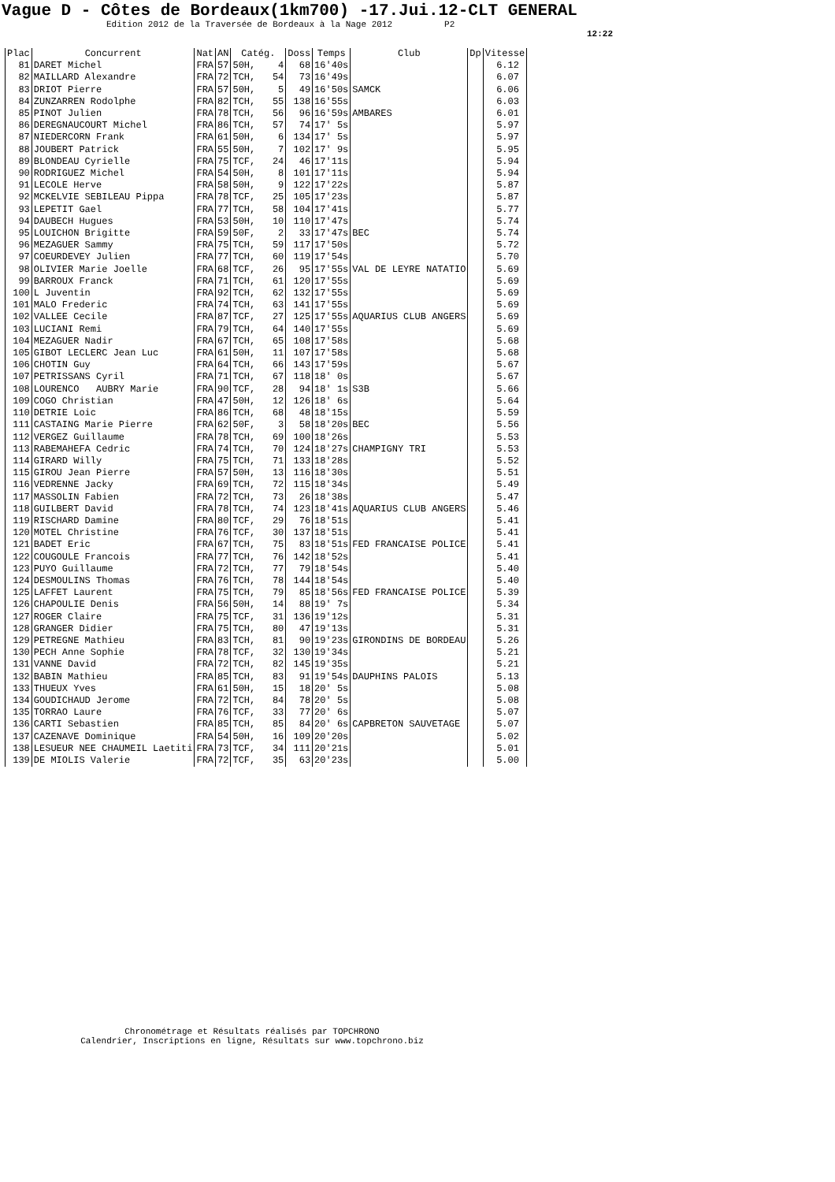Vague D - Côtes de Bordeaux(1km700) -17.Jui.12-CLT GENERAL
Edition 2012 de la Traversée de Bordeaux à la Nage 2012 P2
12:22
| Plac | Concurrent | Nat | AN | Catég. | Doss | Temps | Club | Dp | Vitesse |
| --- | --- | --- | --- | --- | --- | --- | --- | --- | --- |
| 81 | DARET Michel | FRA | 57 | 50H, 4 | 68 | 16'40s | | | 6.12 |
| 82 | MAILLARD Alexandre | FRA | 72 | TCH, 54 | 73 | 16'49s | | | 6.07 |
| 83 | DRIOT Pierre | FRA | 57 | 50H, 5 | 49 | 16'50s | SAMCK | | 6.06 |
| 84 | ZUNZARREN Rodolphe | FRA | 82 | TCH, 55 | 138 | 16'55s | | | 6.03 |
| 85 | PINOT Julien | FRA | 78 | TCH, 56 | 96 | 16'59s | AMBARES | | 6.01 |
| 86 | DEREGNAUCOURT Michel | FRA | 86 | TCH, 57 | 74 | 17' 5s | | | 5.97 |
| 87 | NIEDERCORN Frank | FRA | 61 | 50H, 6 | 134 | 17' 5s | | | 5.97 |
| 88 | JOUBERT Patrick | FRA | 55 | 50H, 7 | 102 | 17' 9s | | | 5.95 |
| 89 | BLONDEAU Cyrielle | FRA | 75 | TCF, 24 | 46 | 17'11s | | | 5.94 |
| 90 | RODRIGUEZ Michel | FRA | 54 | 50H, 8 | 101 | 17'11s | | | 5.94 |
| 91 | LECOLE Herve | FRA | 58 | 50H, 9 | 122 | 17'22s | | | 5.87 |
| 92 | MCKELVIE SEBILEAU Pippa | FRA | 78 | TCF, 25 | 105 | 17'23s | | | 5.87 |
| 93 | LEPETIT Gael | FRA | 77 | TCH, 58 | 104 | 17'41s | | | 5.77 |
| 94 | DAUBECH Hugues | FRA | 53 | 50H, 10 | 110 | 17'47s | | | 5.74 |
| 95 | LOUICHON Brigitte | FRA | 59 | 50F, 2 | 33 | 17'47s | BEC | | 5.74 |
| 96 | MEZAGUER Sammy | FRA | 75 | TCH, 59 | 117 | 17'50s | | | 5.72 |
| 97 | COEURDEVEY Julien | FRA | 77 | TCH, 60 | 119 | 17'54s | | | 5.70 |
| 98 | OLIVIER Marie Joelle | FRA | 68 | TCF, 26 | 95 | 17'55s | VAL DE LEYRE NATATIO | | 5.69 |
| 99 | BARROUX Franck | FRA | 71 | TCH, 61 | 120 | 17'55s | | | 5.69 |
| 100 | L Juventin | FRA | 92 | TCH, 62 | 132 | 17'55s | | | 5.69 |
| 101 | MALO Frederic | FRA | 74 | TCH, 63 | 141 | 17'55s | | | 5.69 |
| 102 | VALLEE Cecile | FRA | 87 | TCF, 27 | 125 | 17'55s | AQUARIUS CLUB ANGERS | | 5.69 |
| 103 | LUCIANI Remi | FRA | 79 | TCH, 64 | 140 | 17'55s | | | 5.69 |
| 104 | MEZAGUER Nadir | FRA | 67 | TCH, 65 | 108 | 17'58s | | | 5.68 |
| 105 | GIBOT LECLERC Jean Luc | FRA | 61 | 50H, 11 | 107 | 17'58s | | | 5.68 |
| 106 | CHOTIN Guy | FRA | 64 | TCH, 66 | 143 | 17'59s | | | 5.67 |
| 107 | PETRISSANS Cyril | FRA | 71 | TCH, 67 | 118 | 18' 0s | | | 5.67 |
| 108 | LOURENCO AUBRY Marie | FRA | 90 | TCF, 28 | 94 | 18' 1s | S3B | | 5.66 |
| 109 | COGO Christian | FRA | 47 | 50H, 12 | 126 | 18' 6s | | | 5.64 |
| 110 | DETRIE Loic | FRA | 86 | TCH, 68 | 48 | 18'15s | | | 5.59 |
| 111 | CASTAING Marie Pierre | FRA | 62 | 50F, 3 | 58 | 18'20s | BEC | | 5.56 |
| 112 | VERGEZ Guillaume | FRA | 78 | TCH, 69 | 100 | 18'26s | | | 5.53 |
| 113 | RABEMAHEFA Cedric | FRA | 74 | TCH, 70 | 124 | 18'27s | CHAMPIGNY TRI | | 5.53 |
| 114 | GIRARD Willy | FRA | 75 | TCH, 71 | 133 | 18'28s | | | 5.52 |
| 115 | GIROU Jean Pierre | FRA | 57 | 50H, 13 | 116 | 18'30s | | | 5.51 |
| 116 | VEDRENNE Jacky | FRA | 69 | TCH, 72 | 115 | 18'34s | | | 5.49 |
| 117 | MASSOLIN Fabien | FRA | 72 | TCH, 73 | 26 | 18'38s | | | 5.47 |
| 118 | GUILBERT David | FRA | 78 | TCH, 74 | 123 | 18'41s | AQUARIUS CLUB ANGERS | | 5.46 |
| 119 | RISCHARD Damine | FRA | 80 | TCF, 29 | 76 | 18'51s | | | 5.41 |
| 120 | MOTEL Christine | FRA | 76 | TCF, 30 | 137 | 18'51s | | | 5.41 |
| 121 | BADET Eric | FRA | 67 | TCH, 75 | 83 | 18'51s | FED FRANCAISE POLICE | | 5.41 |
| 122 | COUGOULE Francois | FRA | 77 | TCH, 76 | 142 | 18'52s | | | 5.41 |
| 123 | PUYO Guillaume | FRA | 72 | TCH, 77 | 79 | 18'54s | | | 5.40 |
| 124 | DESMOULINS Thomas | FRA | 76 | TCH, 78 | 144 | 18'54s | | | 5.40 |
| 125 | LAFFET Laurent | FRA | 75 | TCH, 79 | 85 | 18'56s | FED FRANCAISE POLICE | | 5.39 |
| 126 | CHAPOULIE Denis | FRA | 56 | 50H, 14 | 88 | 19' 7s | | | 5.34 |
| 127 | ROGER Claire | FRA | 75 | TCF, 31 | 136 | 19'12s | | | 5.31 |
| 128 | GRANGER Didier | FRA | 75 | TCH, 80 | 47 | 19'13s | | | 5.31 |
| 129 | PETREGNE Mathieu | FRA | 83 | TCH, 81 | 90 | 19'23s | GIRONDINS DE BORDEAU | | 5.26 |
| 130 | PECH Anne Sophie | FRA | 78 | TCF, 32 | 130 | 19'34s | | | 5.21 |
| 131 | VANNE David | FRA | 72 | TCH, 82 | 145 | 19'35s | | | 5.21 |
| 132 | BABIN Mathieu | FRA | 85 | TCH, 83 | 91 | 19'54s | DAUPHINS PALOIS | | 5.13 |
| 133 | THUEUX Yves | FRA | 61 | 50H, 15 | 18 | 20' 5s | | | 5.08 |
| 134 | GOUDICHAUD Jerome | FRA | 72 | TCH, 84 | 78 | 20' 5s | | | 5.08 |
| 135 | TORRAO Laure | FRA | 76 | TCF, 33 | 77 | 20' 6s | | | 5.07 |
| 136 | CARTI Sebastien | FRA | 85 | TCH, 85 | 84 | 20' 6s | CAPBRETON SAUVETAGE | | 5.07 |
| 137 | CAZENAVE Dominique | FRA | 54 | 50H, 16 | 109 | 20'20s | | | 5.02 |
| 138 | LESUEUR NEE CHAUMEIL Laetiti | FRA | 73 | TCF, 34 | 111 | 20'21s | | | 5.01 |
| 139 | DE MIOLIS Valerie | FRA | 72 | TCF, 35 | 63 | 20'23s | | | 5.00 |
Chronométrage et Résultats réalisés par TOPCHRONO
Calendrier, Inscriptions en ligne, Résultats sur www.topchrono.biz